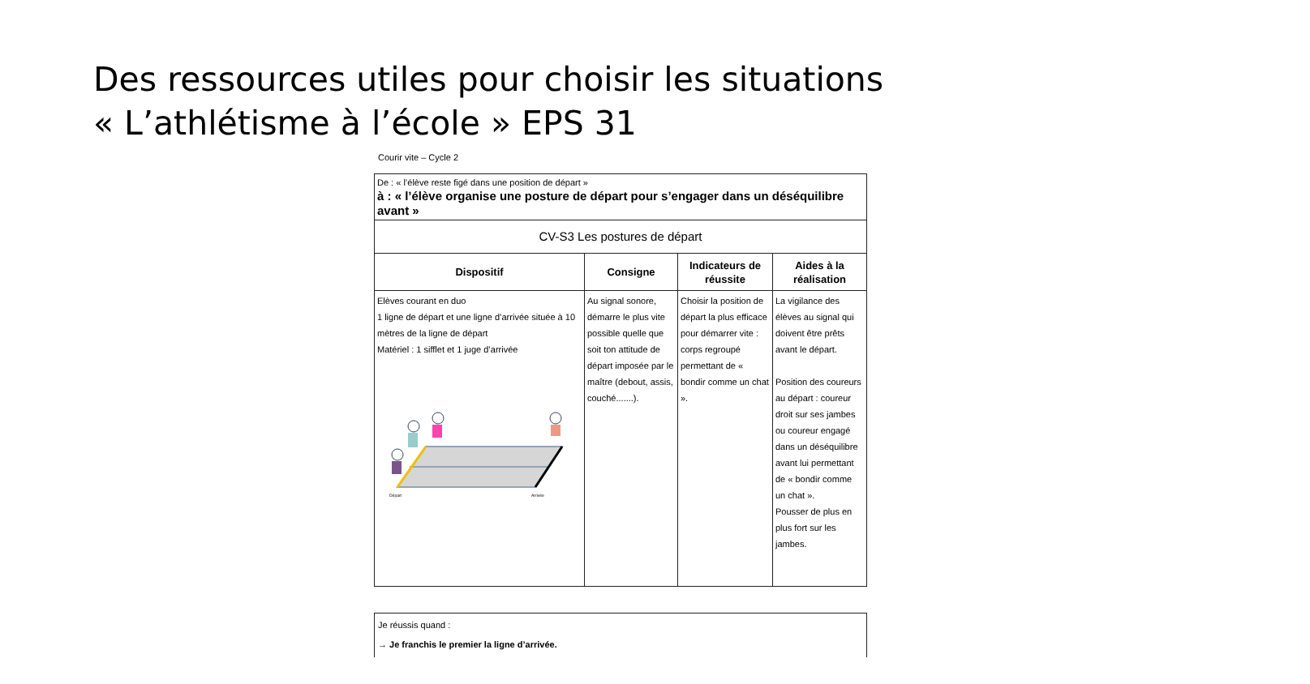Des ressources utiles pour choisir les situations
« L’athlétisme à l’école » EPS 31
Courir vite – Cycle 2
| De : « l’élève reste figé dans une position de départ » à : « l’élève organise une posture de départ pour s’engager dans un déséquilibre avant » | | | |
| CV-S3 Les postures de départ | | | |
| Dispositif | Consigne | Indicateurs de réussite | Aides à la réalisation |
| Elèves courant en duo 1 ligne de départ et une ligne d’arrivée située à 10 mètres de la ligne de départ Matériel : 1 sifflet et 1 juge d’arrivée Départ Arrivée | Au signal sonore, démarre le plus vite possible quelle que soit ton attitude de départ imposée par le maître (debout, assis, couché.......). | Choisir la position de départ la plus efficace pour démarrer vite : corps regroupé permettant de « bondir comme un chat ». | La vigilance des élèves au signal qui doivent être prêts avant le départ. Position des coureurs au départ : coureur droit sur ses jambes ou coureur engagé dans un déséquilibre avant lui permettant de « bondir comme un chat ». Pousser de plus en plus fort sur les jambes. |
Je réussis quand :
→ Je franchis le premier la ligne d’arrivée.